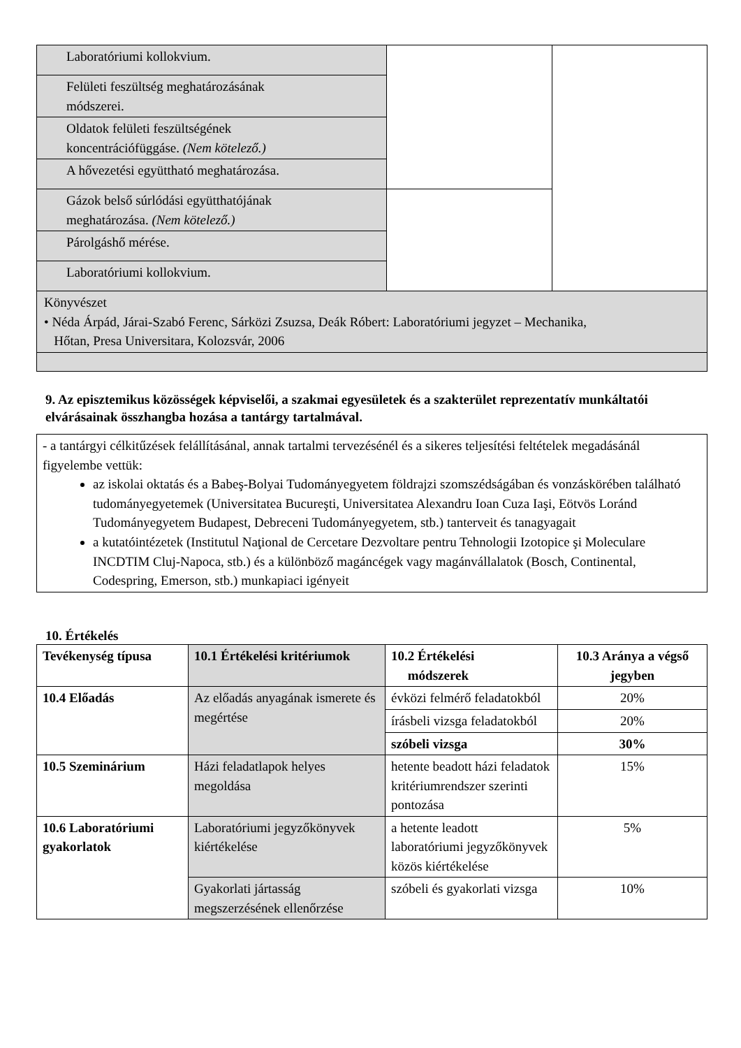| Laboratóriumi kollokvium. | | |
| Felületi feszültség meghatározásának módszerei. | | |
| Oldatok felületi feszültségének koncentrációfüggáse. (Nem kötelező.) | | |
| A hővezetési együttható meghatározása. | | |
| Gázok belső súrlódási együtthatójának meghatározása. (Nem kötelező.) | | |
| Párolgáshő mérése. | | |
| Laboratóriumi kollokvium. | | |
| Könyvészet • Néda Árpád, Járai-Szabó Ferenc, Sárközi Zsuzsa, Deák Róbert: Laboratóriumi jegyzet – Mechanika, Hőtan, Presa Universitara, Kolozsvár, 2006 | | |
9. Az episztemikus közösségek képviselői, a szakmai egyesületek és a szakterület reprezentatív munkáltatói elvárásainak összhangba hozása a tantárgy tartalmával.
- a tantárgyi célkitűzések felállításánal, annak tartalmi tervezésénél és a sikeres teljesítési feltételek megadásánál figyelembe vettük:
az iskolai oktatás és a Babeş-Bolyai Tudományegyetem földrajzi szomszédságában és vonzáskörében található tudományegyetemek (Universitatea Bucureşti, Universitatea Alexandru Ioan Cuza Iaşi, Eötvös Loránd Tudományegyetem Budapest, Debreceni Tudományegyetem, stb.) tanterveit és tanagyagait
a kutatóintézetek (Institutul Naţional de Cercetare Dezvoltare pentru Tehnologii Izotopice şi Moleculare INCDTIM Cluj-Napoca, stb.) és a különböző magáncégek vagy magánvállalatok (Bosch, Continental, Codespring, Emerson, stb.) munkapiaci igényeit
10. Értékelés
| Tevékenység típusa | 10.1 Értékelési kritériumok | 10.2 Értékelési módszerek | 10.3 Aránya a végső jegyben |
| --- | --- | --- | --- |
| 10.4 Előadás | Az előadás anyagának ismerete és megértése | évközi felmérő feladatokból | 20% |
| | | írásbeli vizsga feladatokból | 20% |
| | | szóbeli vizsga | 30% |
| 10.5 Szeminárium | Házi feladatlapok helyes megoldása | hetente beadott házi feladatok kritériumrendszer szerinti pontozása | 15% |
| 10.6 Laboratóriumi gyakorlatok | Laboratóriumi jegyzőkönyvek kiértékelése | a hetente leadott laboratóriumi jegyzőkönyvek közös kiértékelése | 5% |
| | Gyakorlati jártasság megszerzésének ellenőrzése | szóbeli és gyakorlati vizsga | 10% |